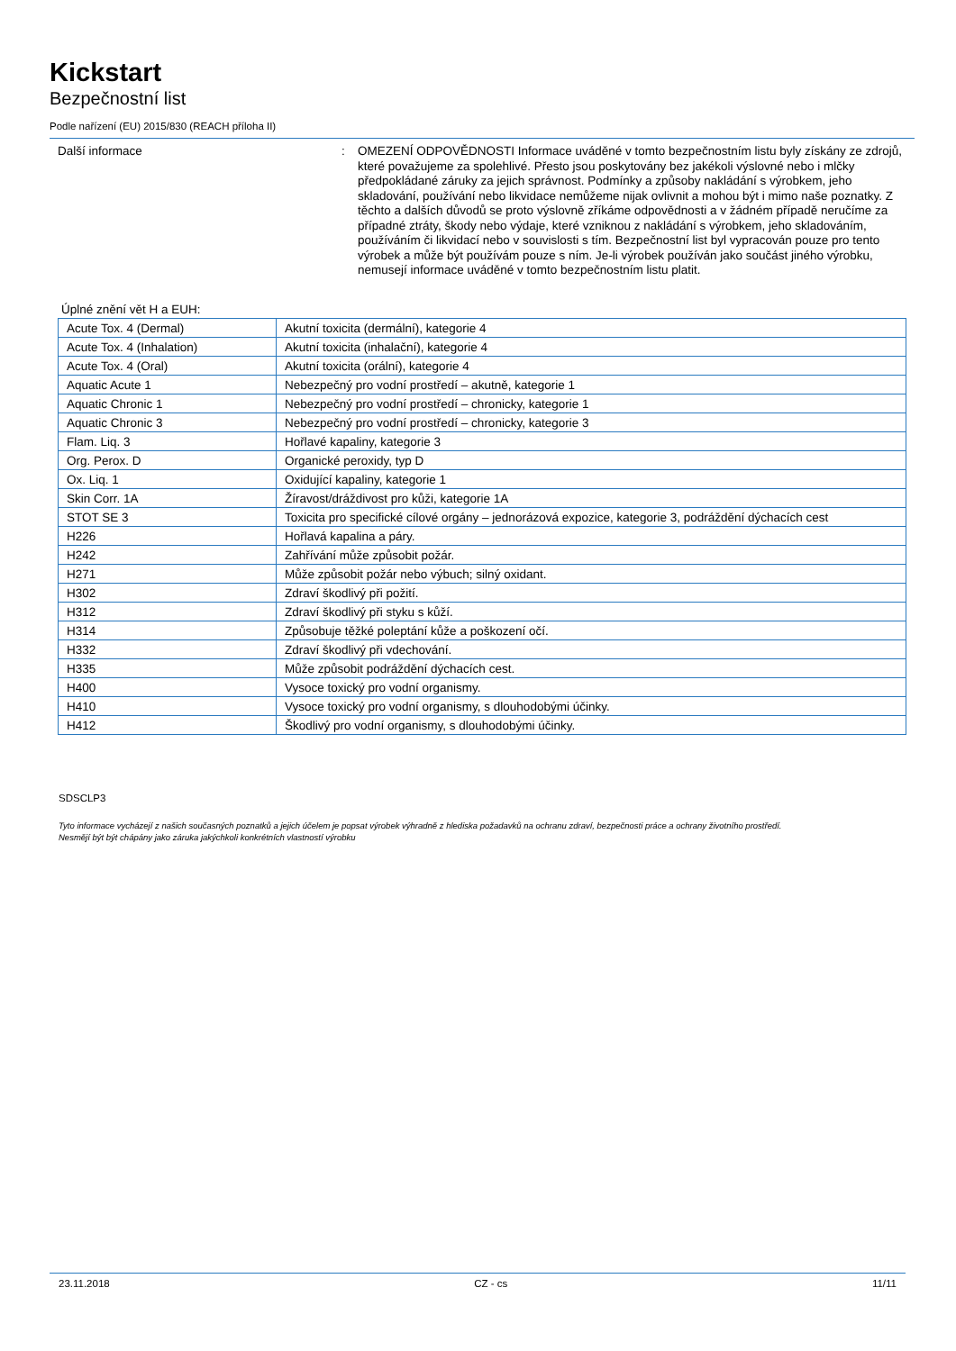Kickstart
Bezpečnostní list
Podle nařízení (EU) 2015/830 (REACH příloha II)
Další informace : OMEZENÍ ODPOVĚDNOSTI Informace uváděné v tomto bezpečnostním listu byly získány ze zdrojů, které považujeme za spolehlivé. Přesto jsou poskytovány bez jakékoli výslovné nebo i mlčky předpokládané záruky za jejich správnost. Podmínky a způsoby nakládání s výrobkem, jeho skladování, používání nebo likvidace nemůžeme nijak ovlivnit a mohou být i mimo naše poznatky. Z těchto a dalších důvodů se proto výslovně zříkáme odpovědnosti a v žádném případě neručíme za případné ztráty, škody nebo výdaje, které vzniknou z nakládání s výrobkem, jeho skladováním, používáním či likvidací nebo v souvislosti s tím. Bezpečnostní list byl vypracován pouze pro tento výrobek a může být používám pouze s ním. Je-li výrobek používán jako součást jiného výrobku, nemusejí informace uváděné v tomto bezpečnostním listu platit.
Úplné znění vět H a EUH:
| Acute Tox. 4 (Dermal) | Akutní toxicita (dermální), kategorie 4 |
| Acute Tox. 4 (Inhalation) | Akutní toxicita (inhalační), kategorie 4 |
| Acute Tox. 4 (Oral) | Akutní toxicita (orální), kategorie 4 |
| Aquatic Acute 1 | Nebezpečný pro vodní prostředí – akutně, kategorie 1 |
| Aquatic Chronic 1 | Nebezpečný pro vodní prostředí – chronicky, kategorie 1 |
| Aquatic Chronic 3 | Nebezpečný pro vodní prostředí – chronicky, kategorie 3 |
| Flam. Liq. 3 | Hořlavé kapaliny, kategorie 3 |
| Org. Perox. D | Organické peroxidy, typ D |
| Ox. Liq. 1 | Oxidující kapaliny, kategorie 1 |
| Skin Corr. 1A | Žíravost/dráždivost pro kůži, kategorie 1A |
| STOT SE 3 | Toxicita pro specifické cílové orgány – jednorázová expozice, kategorie 3, podráždění dýchacích cest |
| H226 | Hořlavá kapalina a páry. |
| H242 | Zahřívání může způsobit požár. |
| H271 | Může způsobit požár nebo výbuch; silný oxidant. |
| H302 | Zdraví škodlivý při požití. |
| H312 | Zdraví škodlivý při styku s kůží. |
| H314 | Způsobuje těžké poleptání kůže a poškození očí. |
| H332 | Zdraví škodlivý při vdechování. |
| H335 | Může způsobit podráždění dýchacích cest. |
| H400 | Vysoce toxický pro vodní organismy. |
| H410 | Vysoce toxický pro vodní organismy, s dlouhodobými účinky. |
| H412 | Škodlivý pro vodní organismy, s dlouhodobými účinky. |
SDSCLP3
Tyto informace vycházejí z našich současných poznatků a jejich účelem je popsat výrobek výhradně z hlediska požadavků na ochranu zdraví, bezpečnosti práce a ochrany životního prostředí.
Nesmějí být být chápány jako záruka jakýchkoli konkrétních vlastností výrobku
23.11.2018 CZ - cs 11/11